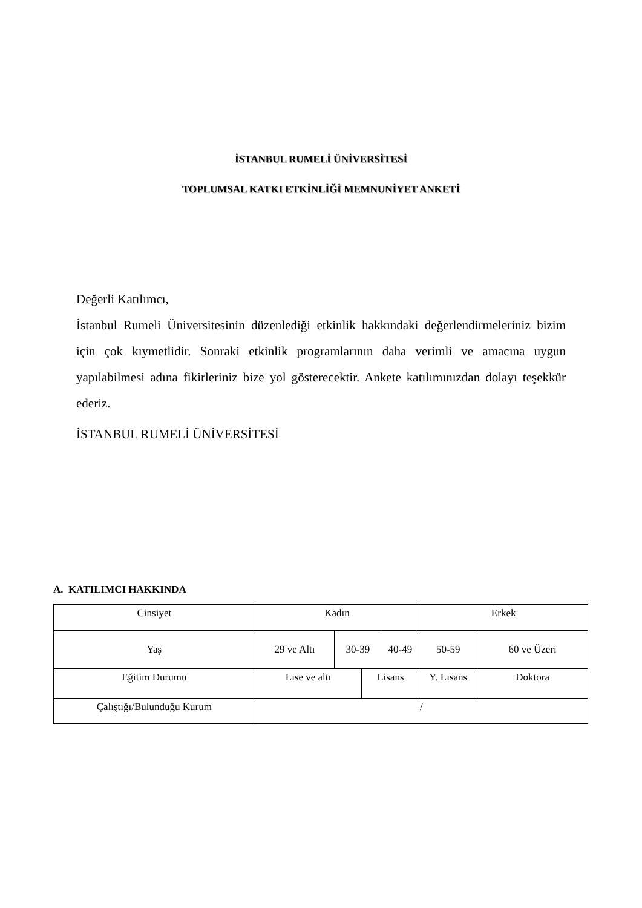İSTANBUL RUMELİ ÜNİVERSİTESİ
TOPLUMSAL KATKI ETKİNLİĞİ MEMNUNİYET ANKETİ
Değerli Katılımcı,
İstanbul Rumeli Üniversitesinin düzenlediği etkinlik hakkındaki değerlendirmeleriniz bizim için çok kıymetlidir. Sonraki etkinlik programlarının daha verimli ve amacına uygun yapılabilmesi adına fikirleriniz bize yol gösterecektir. Ankete katılımınızdan dolayı teşekkür ederiz.
İSTANBUL RUMELİ ÜNİVERSİTESİ
A. KATILIMCI HAKKINDA
| Cinsiyet | Kadın | | | | Erkek | |
| Yaş | 29 ve Altı | 30-39 | | 40-49 | 50-59 | 60 ve Üzeri |
| Eğitim Durumu | Lise ve altı | | Lisans | | Y. Lisans | Doktora |
| Çalıştığı/Bulunduğu Kurum | / | | | | | |